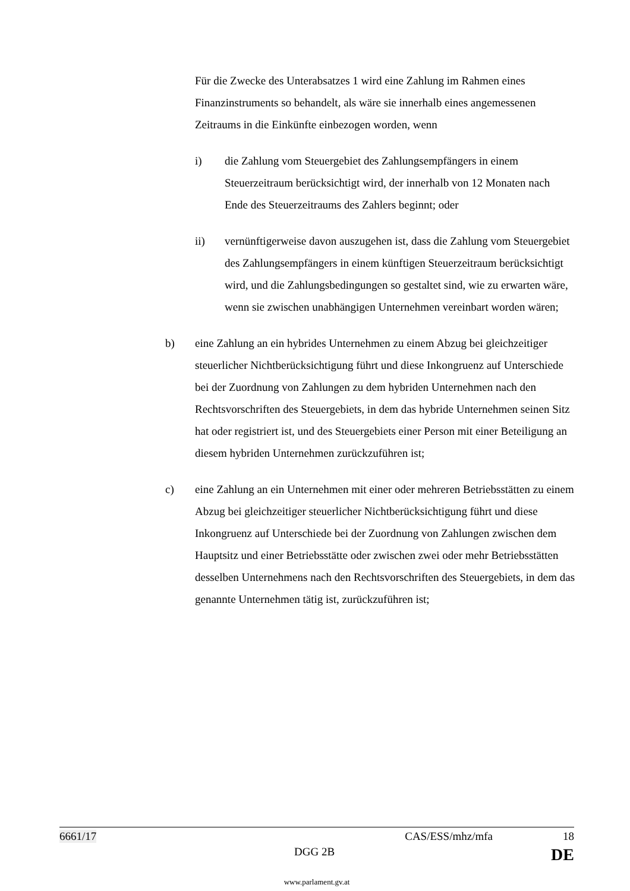Für die Zwecke des Unterabsatzes 1 wird eine Zahlung im Rahmen eines Finanzinstruments so behandelt, als wäre sie innerhalb eines angemessenen Zeitraums in die Einkünfte einbezogen worden, wenn
i) die Zahlung vom Steuergebiet des Zahlungsempfängers in einem Steuerzeitraum berücksichtigt wird, der innerhalb von 12 Monaten nach Ende des Steuerzeitraums des Zahlers beginnt; oder
ii) vernünftigerweise davon auszugehen ist, dass die Zahlung vom Steuergebiet des Zahlungsempfängers in einem künftigen Steuerzeitraum berücksichtigt wird, und die Zahlungsbedingungen so gestaltet sind, wie zu erwarten wäre, wenn sie zwischen unabhängigen Unternehmen vereinbart worden wären;
b) eine Zahlung an ein hybrides Unternehmen zu einem Abzug bei gleichzeitiger steuerlicher Nichtberücksichtigung führt und diese Inkongruenz auf Unterschiede bei der Zuordnung von Zahlungen zu dem hybriden Unternehmen nach den Rechtsvorschriften des Steuergebiets, in dem das hybride Unternehmen seinen Sitz hat oder registriert ist, und des Steuergebiets einer Person mit einer Beteiligung an diesem hybriden Unternehmen zurückzuführen ist;
c) eine Zahlung an ein Unternehmen mit einer oder mehreren Betriebsstätten zu einem Abzug bei gleichzeitiger steuerlicher Nichtberücksichtigung führt und diese Inkongruenz auf Unterschiede bei der Zuordnung von Zahlungen zwischen dem Hauptsitz und einer Betriebsstätte oder zwischen zwei oder mehr Betriebsstätten desselben Unternehmens nach den Rechtsvorschriften des Steuergebiets, in dem das genannte Unternehmen tätig ist, zurückzuführen ist;
6661/17 CAS/ESS/mhz/mfa 18
DGG 2B DE
www.parlament.gv.at